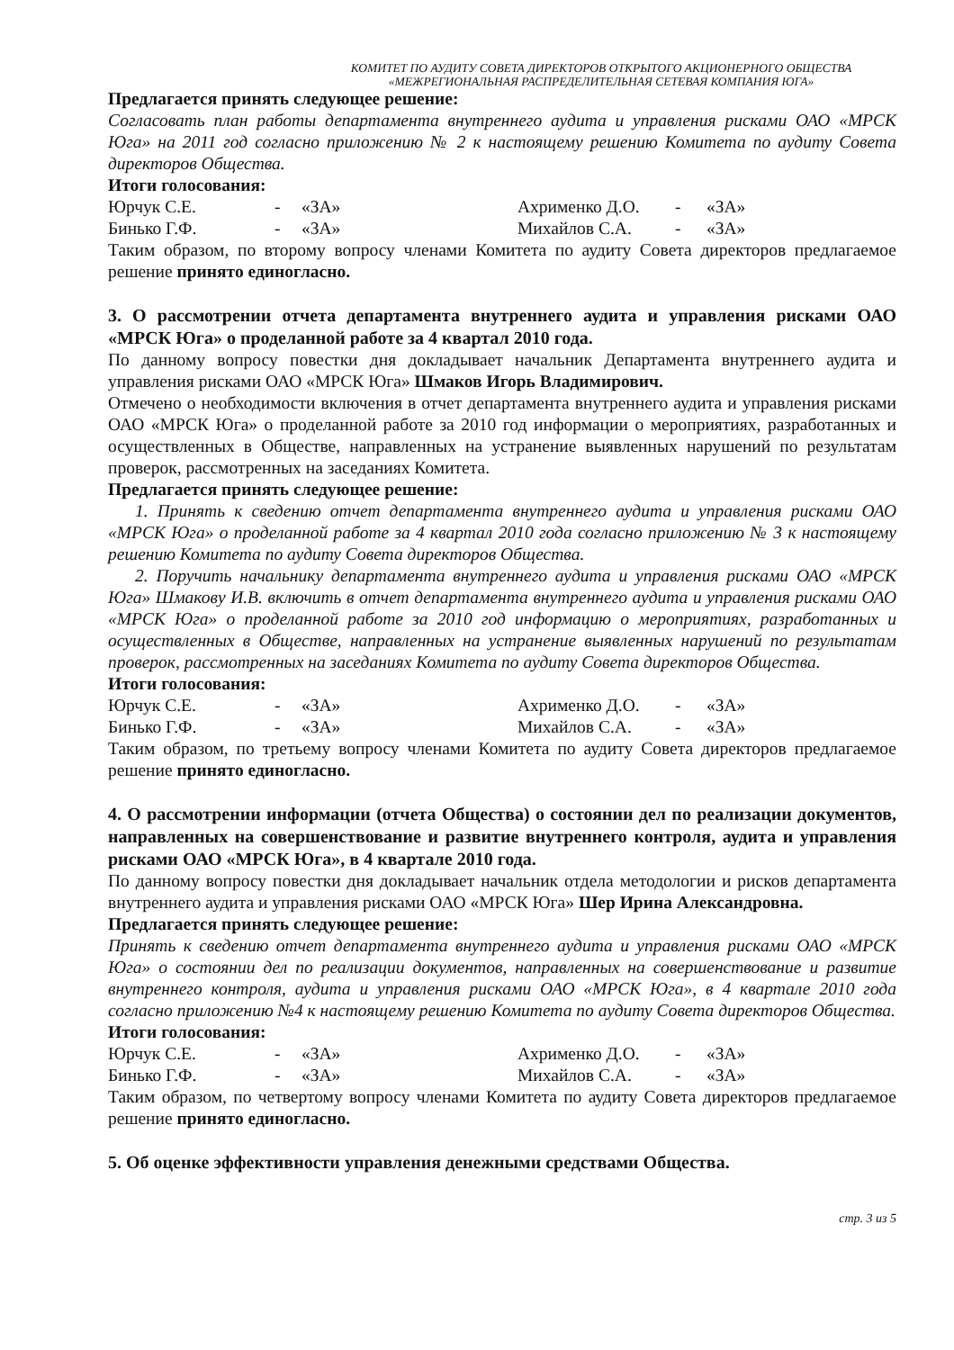КОМИТЕТ ПО АУДИТУ СОВЕТА ДИРЕКТОРОВ ОТКРЫТОГО АКЦИОНЕРНОГО ОБЩЕСТВА
«МЕЖРЕГИОНАЛЬНАЯ РАСПРЕДЕЛИТЕЛЬНАЯ СЕТЕВАЯ КОМПАНИЯ ЮГА»
Предлагается принять следующее решение:
Согласовать план работы департамента внутреннего аудита и управления рисками ОАО «МРСК Юга» на 2011 год согласно приложению № 2 к настоящему решению Комитета по аудиту Совета директоров Общества.
Итоги голосования:
| Юрчук С.Е. | - | «ЗА» | Ахрименко Д.О. | - | «ЗА» |
| Бинько Г.Ф. | - | «ЗА» | Михайлов С.А. | - | «ЗА» |
Таким образом, по второму вопросу членами Комитета по аудиту Совета директоров предлагаемое решение принято единогласно.
3. О рассмотрении отчета департамента внутреннего аудита и управления рисками ОАО «МРСК Юга» о проделанной работе за 4 квартал 2010 года.
По данному вопросу повестки дня докладывает начальник Департамента внутреннего аудита и управления рисками ОАО «МРСК Юга» Шмаков Игорь Владимирович.
Отмечено о необходимости включения в отчет департамента внутреннего аудита и управления рисками ОАО «МРСК Юга» о проделанной работе за 2010 год информации о мероприятиях, разработанных и осуществленных в Обществе, направленных на устранение выявленных нарушений по результатам проверок, рассмотренных на заседаниях Комитета.
Предлагается принять следующее решение:
1. Принять к сведению отчет департамента внутреннего аудита и управления рисками ОАО «МРСК Юга» о проделанной работе за 4 квартал 2010 года согласно приложению № 3 к настоящему решению Комитета по аудиту Совета директоров Общества.
2. Поручить начальнику департамента внутреннего аудита и управления рисками ОАО «МРСК Юга» Шмакову И.В. включить в отчет департамента внутреннего аудита и управления рисками ОАО «МРСК Юга» о проделанной работе за 2010 год информацию о мероприятиях, разработанных и осуществленных в Обществе, направленных на устранение выявленных нарушений по результатам проверок, рассмотренных на заседаниях Комитета по аудиту Совета директоров Общества.
Итоги голосования:
| Юрчук С.Е. | - | «ЗА» | Ахрименко Д.О. | - | «ЗА» |
| Бинько Г.Ф. | - | «ЗА» | Михайлов С.А. | - | «ЗА» |
Таким образом, по третьему вопросу членами Комитета по аудиту Совета директоров предлагаемое решение принято единогласно.
4. О рассмотрении информации (отчета Общества) о состоянии дел по реализации документов, направленных на совершенствование и развитие внутреннего контроля, аудита и управления рисками ОАО «МРСК Юга», в 4 квартале 2010 года.
По данному вопросу повестки дня докладывает начальник отдела методологии и рисков департамента внутреннего аудита и управления рисками ОАО «МРСК Юга» Шер Ирина Александровна.
Предлагается принять следующее решение:
Принять к сведению отчет департамента внутреннего аудита и управления рисками ОАО «МРСК Юга» о состоянии дел по реализации документов, направленных на совершенствование и развитие внутреннего контроля, аудита и управления рисками ОАО «МРСК Юга», в 4 квартале 2010 года согласно приложению №4 к настоящему решению Комитета по аудиту Совета директоров Общества.
Итоги голосования:
| Юрчук С.Е. | - | «ЗА» | Ахрименко Д.О. | - | «ЗА» |
| Бинько Г.Ф. | - | «ЗА» | Михайлов С.А. | - | «ЗА» |
Таким образом, по четвертому вопросу членами Комитета по аудиту Совета директоров предлагаемое решение принято единогласно.
5. Об оценке эффективности управления денежными средствами Общества.
стр. 3 из 5